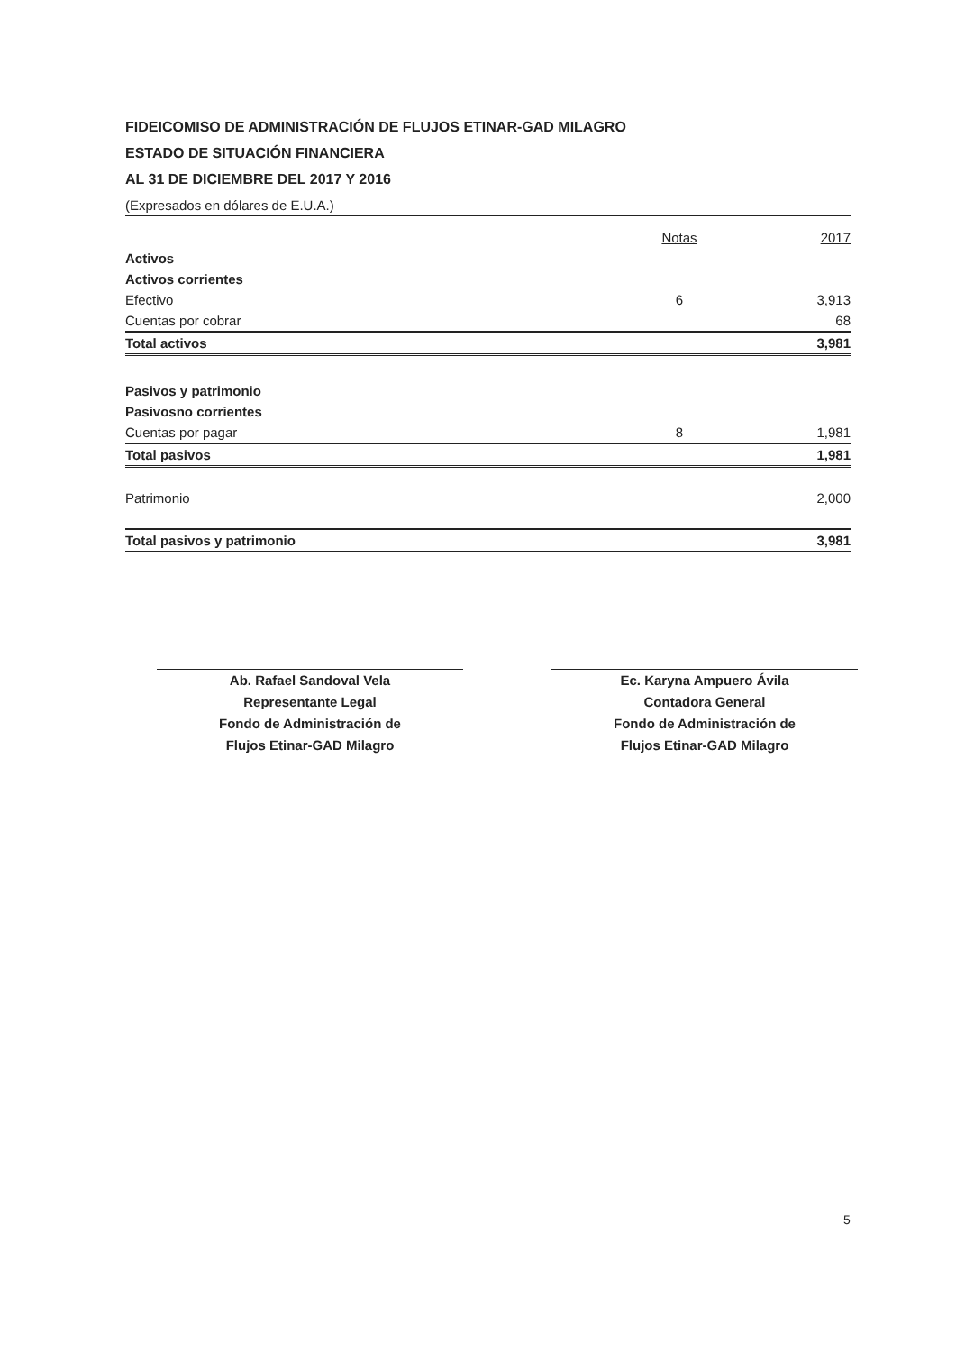FIDEICOMISO DE ADMINISTRACIÓN DE FLUJOS ETINAR-GAD MILAGRO
ESTADO DE SITUACIÓN FINANCIERA
AL 31 DE DICIEMBRE DEL 2017 Y 2016
(Expresados en dólares de E.U.A.)
| | Notas | 2017 |
| Activos | | |
| Activos corrientes | | |
| Efectivo | 6 | 3,913 |
| Cuentas por cobrar | | 68 |
| Total activos | | 3,981 |
| Pasivos y patrimonio | | |
| Pasivosno corrientes | | |
| Cuentas por pagar | 8 | 1,981 |
| Total pasivos | | 1,981 |
| Patrimonio | | 2,000 |
| Total pasivos y patrimonio | | 3,981 |
Ab. Rafael Sandoval Vela
Representante Legal
Fondo de Administración de
Flujos Etinar-GAD Milagro
Ec. Karyna Ampuero Ávila
Contadora General
Fondo de Administración de
Flujos Etinar-GAD Milagro
5